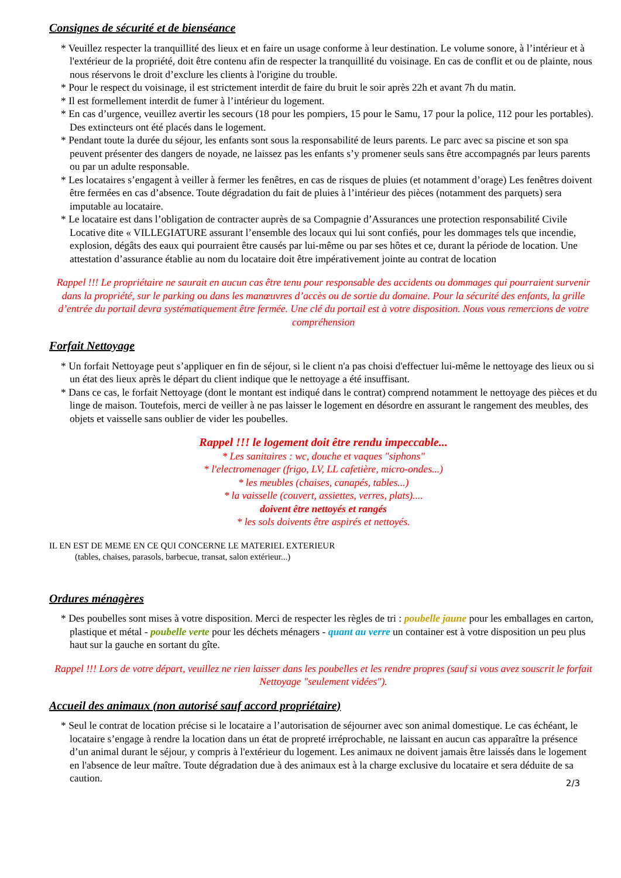Consignes de sécurité et de bienséance
* Veuillez respecter la tranquillité des lieux et en faire un usage conforme à leur destination. Le volume sonore, à l’intérieur et à l'extérieur de la propriété, doit être contenu afin de respecter la tranquillité du voisinage. En cas de conflit et ou de plainte, nous nous réservons le droit d’exclure les clients à l'origine du trouble.
* Pour le respect du voisinage, il est strictement interdit de faire du bruit le soir après 22h et avant 7h du matin.
* Il est formellement interdit de fumer à l’intérieur du logement.
* En cas d’urgence, veuillez avertir les secours (18 pour les pompiers, 15 pour le Samu, 17 pour la police, 112 pour les portables). Des extincteurs ont été placés dans le logement.
* Pendant toute la durée du séjour, les enfants sont sous la responsabilité de leurs parents. Le parc avec sa piscine et son spa peuvent présenter des dangers de noyade, ne laissez pas les enfants s’y promener seuls sans être accompagnés par leurs parents ou par un adulte responsable.
* Les locataires s’engagent à veiller à fermer les fenêtres, en cas de risques de pluies (et notamment d’orage) Les fenêtres doivent être fermées en cas d’absence. Toute dégradation du fait de pluies à l’intérieur des pièces (notamment des parquets) sera imputable au locataire.
* Le locataire est dans l’obligation de contracter auprès de sa Compagnie d’Assurances une protection responsabilité Civile Locative dite « VILLEGIATURE assurant l’ensemble des locaux qui lui sont confiés, pour les dommages tels que incendie, explosion, dégâts des eaux qui pourraient être causés par lui-même ou par ses hôtes et ce, durant la période de location. Une attestation d’assurance établie au nom du locataire doit être impérativement jointe au contrat de location
Rappel !!! Le propriétaire ne saurait en aucun cas être tenu pour responsable des accidents ou dommages qui pourraient survenir dans la propriété, sur le parking ou dans les manœuvres d’accès ou de sortie du domaine. Pour la sécurité des enfants, la grille d’entrée du portail devra systématiquement être fermée. Une clé du portail est à votre disposition. Nous vous remercions de votre compréhension
Forfait Nettoyage
* Un forfait Nettoyage peut s’appliquer en fin de séjour, si le client n'a pas choisi d'effectuer lui-même le nettoyage des lieux ou si un état des lieux après le départ du client indique que le nettoyage a été insuffisant.
* Dans ce cas, le forfait Nettoyage (dont le montant est indiqué dans le contrat) comprend notamment le nettoyage des pièces et du linge de maison. Toutefois, merci de veiller à ne pas laisser le logement en désordre en assurant le rangement des meubles, des objets et vaisselle sans oublier de vider les poubelles.
Rappel !!! le logement doit être rendu impeccable...
* Les sanitaires : wc, douche et vaques "siphons"
* l'electromenager (frigo, LV, LL cafetière, micro-ondes...)
* les meubles (chaises, canapés, tables...)
* la vaisselle (couvert, assiettes, verres, plats)....
doivent être nettoyés et rangés
* les sols doivents être aspirés et nettoyés.
IL EN EST DE MEME EN CE QUI CONCERNE LE MATERIEL EXTERIEUR
(tables, chaises, parasols, barbecue, transat, salon extérieur...)
Ordures ménagères
* Des poubelles sont mises à votre disposition. Merci de respecter les règles de tri : poubelle jaune pour les emballages en carton, plastique et métal - poubelle verte pour les déchets ménagers - quant au verre un container est à votre disposition un peu plus haut sur la gauche en sortant du gîte.
Rappel !!! Lors de votre départ, veuillez ne rien laisser dans les poubelles et les rendre propres (sauf si vous avez souscrit le forfait Nettoyage "seulement vidées").
Accueil des animaux (non autorisé sauf accord propriétaire)
* Seul le contrat de location précise si le locataire a l’autorisation de séjourner avec son animal domestique. Le cas échéant, le locataire s’engage à rendre la location dans un état de propreté irréprochable, ne laissant en aucun cas apparaître la présence d’un animal durant le séjour, y compris à l'extérieur du logement. Les animaux ne doivent jamais être laissés dans le logement en l'absence de leur maître. Toute dégradation due à des animaux est à la charge exclusive du locataire et sera déduite de sa caution.
2/3